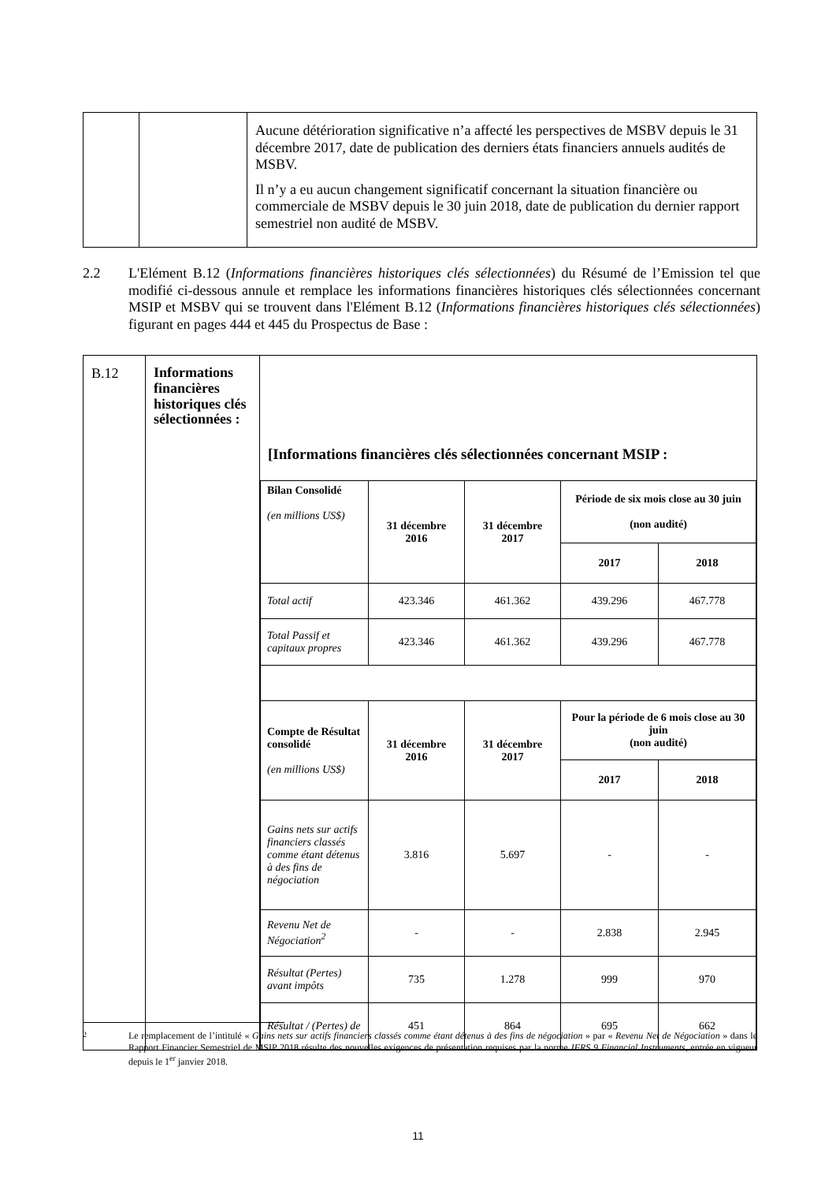| | | Aucune détérioration significative n’a affecté les perspectives de MSBV depuis le 31 décembre 2017, date de publication des derniers états financiers annuels audités de MSBV. Il n’y a eu aucun changement significatif concernant la situation financière ou commerciale de MSBV depuis le 30 juin 2018, date de publication du dernier rapport semestriel non audité de MSBV. |
2.2 L'Elément B.12 (Informations financières historiques clés sélectionnées) du Résumé de l’Emission tel que modifié ci-dessous annule et remplace les informations financières historiques clés sélectionnées concernant MSIP et MSBV qui se trouvent dans l'Elément B.12 (Informations financières historiques clés sélectionnées) figurant en pages 444 et 445 du Prospectus de Base :
| B.12 | Informations financières historiques clés sélectionnées : | [Informations financières clés sélectionnées concernant MSIP : / Bilan Consolidé (en millions US$) / 31 décembre 2016 / 31 décembre 2017 / Période de six mois close au 30 juin (non audité) / / / / / / 2017 / 2018 / / Total actif / 423.346 / 461.362 / 439.296 / 467.778 / / Total Passif et capitaux propres / 423.346 / 461.362 / 439.296 / 467.778 / / Compte de Résultat consolidé (en millions US$) / 31 décembre 2016 / 31 décembre 2017 / Pour la période de 6 mois close au 30 juin (non audité) / / / / / / 2017 / 2018 / / Gains nets sur actifs financiers classés comme étant détenus à des fins de négociation / 3.816 / 5.697 / - / - / / Revenu Net de Négociation<sup>2</sup> / - / - / 2.838 / 2.945 / / Résultat (Pertes) avant impôts / 735 / 1.278 / 999 / 970 / / Résultat / (Pertes) de / 451 / 864 / 695 / 662 / |
<sup>2</sup> Le remplacement de l’intitulé « Gains nets sur actifs financiers classés comme étant détenus à des fins de négociation » par « Revenu Net de Négociation » dans le Rapport Financier Semestriel de MSIP 2018 résulte des nouvelles exigences de présentation requises par la norme IFRS 9 Financial Instruments, entrée en vigueur depuis le 1<sup>er</sup> janvier 2018.
11